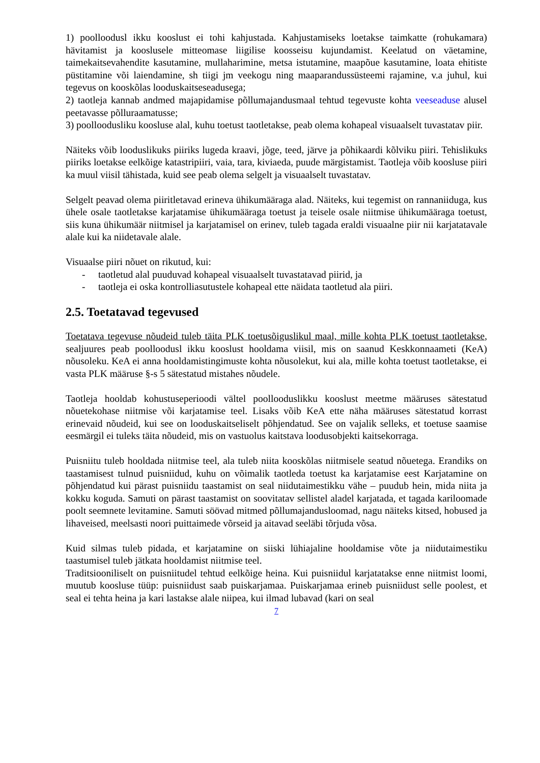1) poolloodusl ikku kooslust ei tohi kahjustada. Kahjustamiseks loetakse taimkatte (rohukamara) hävitamist ja kooslusele mitteomase liigilise koosseisu kujundamist. Keelatud on väetamine, taimekaitsevahendite kasutamine, mullaharimine, metsa istutamine, maapõue kasutamine, loata ehitiste püstitamine või laiendamine, sh tiigi jm veekogu ning maaparandussüsteemi rajamine, v.a juhul, kui tegevus on kooskõlas looduskaitseseadusega;
2) taotleja kannab andmed majapidamise põllumajandusmaal tehtud tegevuste kohta veeseaduse alusel peetavasse põlluraamatusse;
3) poolloodusliku koosluse alal, kuhu toetust taotletakse, peab olema kohapeal visuaalselt tuvastatav piir.
Näiteks võib looduslikuks piiriks lugeda kraavi, jõge, teed, järve ja põhikaardi kõlviku piiri. Tehislikuks piiriks loetakse eelkõige katastripiiri, vaia, tara, kiviaeda, puude märgistamist. Taotleja võib koosluse piiri ka muul viisil tähistada, kuid see peab olema selgelt ja visuaalselt tuvastatav.
Selgelt peavad olema piiritletavad erineva ühikumääraga alad. Näiteks, kui tegemist on rannaniiduga, kus ühele osale taotletakse karjatamise ühikumääraga toetust ja teisele osale niitmise ühikumääraga toetust, siis kuna ühikumäär niitmisel ja karjatamisel on erinev, tuleb tagada eraldi visuaalne piir nii karjatatavale alale kui ka niidetavale alale.
Visuaalse piiri nõuet on rikutud, kui:
- taotletud alal puuduvad kohapeal visuaalselt tuvastatavad piirid, ja
- taotleja ei oska kontrolliasutustele kohapeal ette näidata taotletud ala piiri.
2.5. Toetatavad tegevused
Toetatava tegevuse nõudeid tuleb täita PLK toetusõiguslikul maal, mille kohta PLK toetust taotletakse, sealjuures peab poolloodusl ikku kooslust hooldama viisil, mis on saanud Keskkonnaameti (KeA) nõusoleku. KeA ei anna hooldamistingimuste kohta nõusolekut, kui ala, mille kohta toetust taotletakse, ei vasta PLK määruse §-s 5 sätestatud mistahes nõudele.
Taotleja hooldab kohustuseperioodi vältel poollooduslikku kooslust meetme määruses sätestatud nõuetekohase niitmise või karjatamise teel. Lisaks võib KeA ette näha määruses sätestatud korrast erinevaid nõudeid, kui see on looduskaitseliselt põhjendatud. See on vajalik selleks, et toetuse saamise eesmärgil ei tuleks täita nõudeid, mis on vastuolus kaitstava loodusobjekti kaitsekorraga.
Puisniitu tuleb hooldada niitmise teel, ala tuleb niita kooskõlas niitmisele seatud nõuetega. Erandiks on taastamisest tulnud puisniidud, kuhu on võimalik taotleda toetust ka karjatamise eest Karjatamine on põhjendatud kui pärast puisniidu taastamist on seal niidutaimestikku vähe – puudub hein, mida niita ja kokku koguda. Samuti on pärast taastamist on soovitatav sellistel aladel karjatada, et tagada kariloomade poolt seemnete levitamine. Samuti söövad mitmed põllumajandusloomad, nagu näiteks kitsed, hobused ja lihaveised, meelsasti noori puittaimede võrseid ja aitavad seeläbi tõrjuda võsa.
Kuid silmas tuleb pidada, et karjatamine on siiski lühiajaline hooldamise võte ja niidutaimestiku taastumisel tuleb jätkata hooldamist niitmise teel.
Traditsiooniliselt on puisniitudel tehtud eelkõige heina. Kui puisniidul karjatatakse enne niitmist loomi, muutub koosluse tüüp: puisniidust saab puiskarjamaa. Puiskarjamaa erineb puisniidust selle poolest, et seal ei tehta heina ja kari lastakse alale niipea, kui ilmad lubavad (kari on seal
7